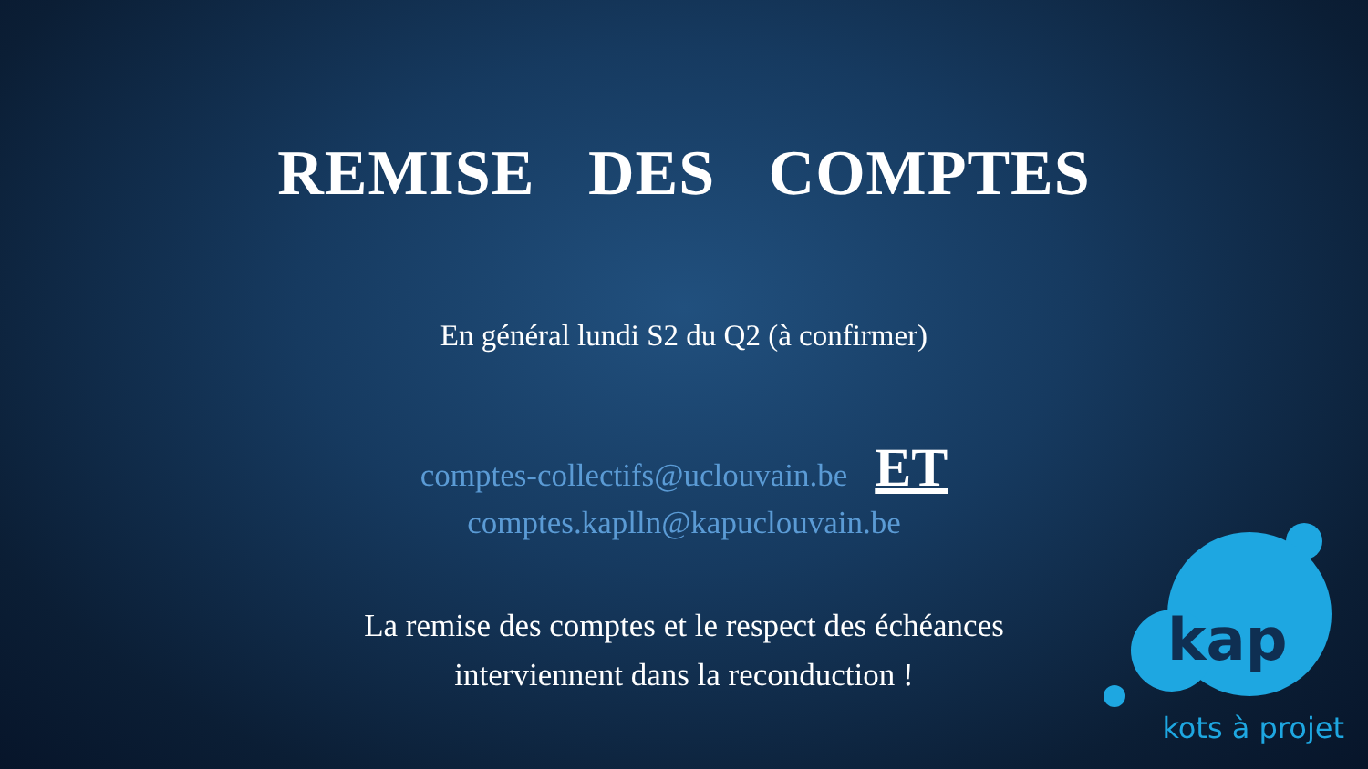REMISE DES COMPTES
En général lundi S2 du Q2 (à confirmer)
comptes-collectifs@uclouvain.be ET
comptes.kaplln@kapuclouvain.be
La remise des comptes et le respect des échéances
interviennent dans la reconduction !
kap
kots à projet